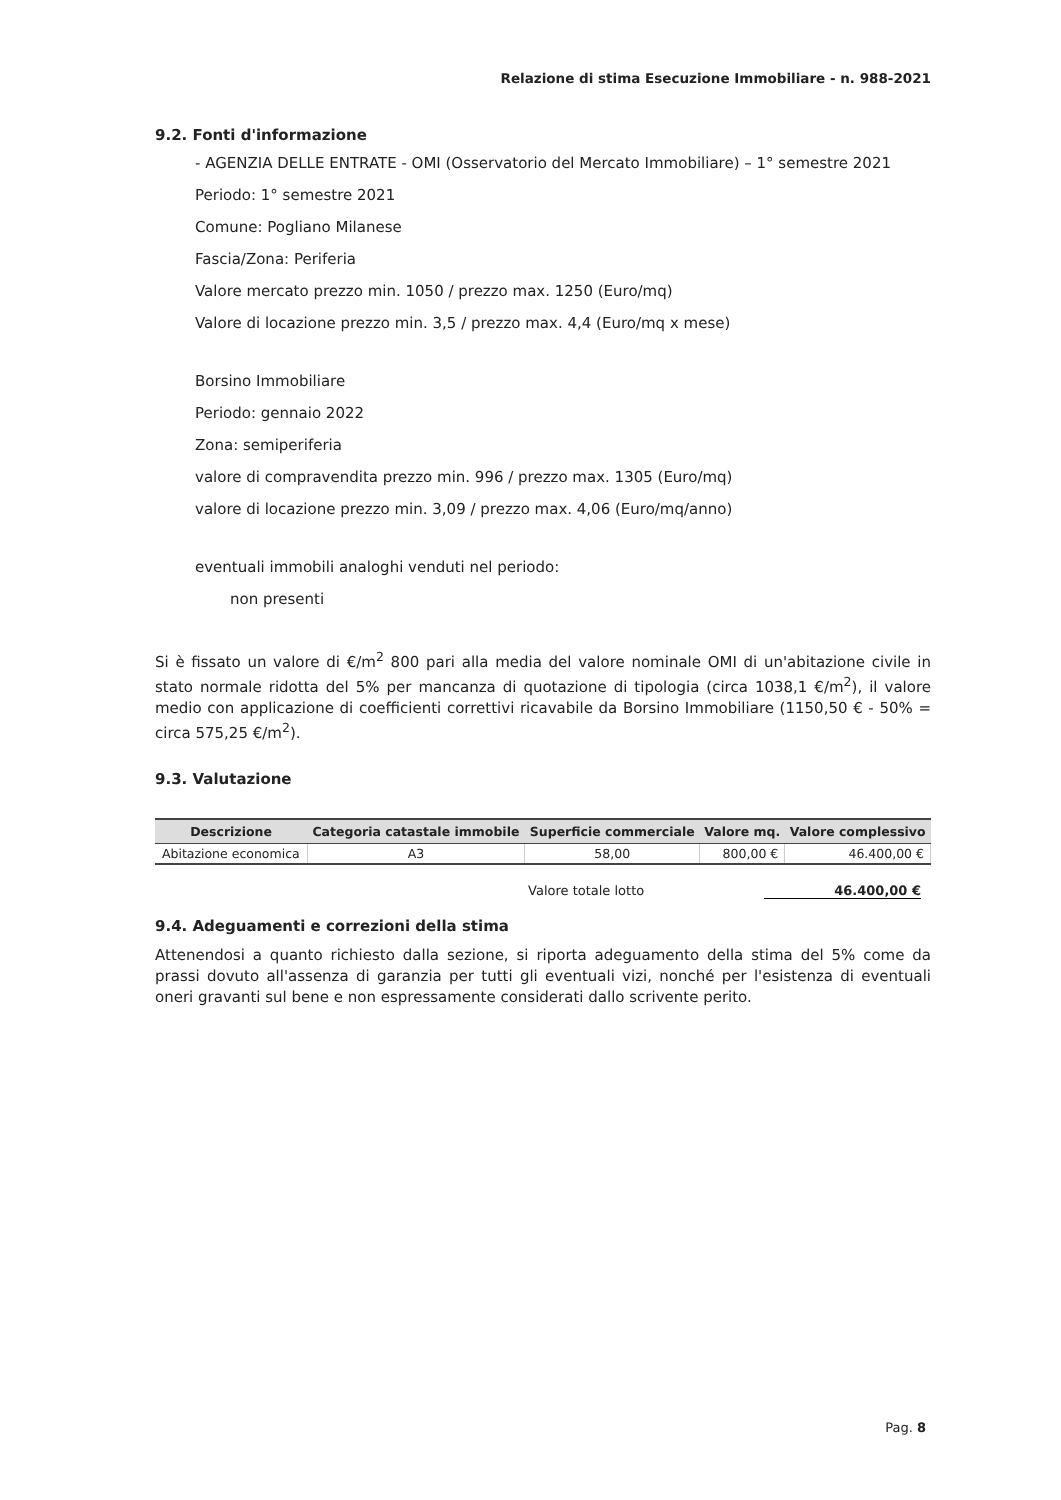Relazione di stima Esecuzione Immobiliare - n. 988-2021
9.2. Fonti d'informazione
- AGENZIA DELLE ENTRATE - OMI (Osservatorio del Mercato Immobiliare) – 1° semestre 2021
Periodo: 1° semestre 2021
Comune: Pogliano Milanese
Fascia/Zona: Periferia
Valore mercato prezzo min. 1050 / prezzo max. 1250 (Euro/mq)
Valore di locazione prezzo min. 3,5 / prezzo max. 4,4 (Euro/mq x mese)
Borsino Immobiliare
Periodo: gennaio 2022
Zona: semiperiferia
valore di compravendita prezzo min. 996 / prezzo max. 1305 (Euro/mq)
valore di locazione prezzo min. 3,09 / prezzo max. 4,06 (Euro/mq/anno)
eventuali immobili analoghi venduti nel periodo:
non presenti
Si è fissato un valore di €/m<sup>2</sup> 800 pari alla media del valore nominale OMI di un'abitazione civile in stato normale ridotta del 5% per mancanza di quotazione di tipologia (circa 1038,1 €/m<sup>2</sup>), il valore medio con applicazione di coefficienti correttivi ricavabile da Borsino Immobiliare (1150,50 € - 50% = circa 575,25 €/m<sup>2</sup>).
9.3. Valutazione
| Descrizione | Categoria catastale immobile | Superficie commerciale | Valore mq. | Valore complessivo |
| --- | --- | --- | --- | --- |
| Abitazione economica | A3 | 58,00 | 800,00 € | 46.400,00 € |
Valore totale lotto 46.400,00 €
9.4. Adeguamenti e correzioni della stima
Attenendosi a quanto richiesto dalla sezione, si riporta adeguamento della stima del 5% come da prassi dovuto all'assenza di garanzia per tutti gli eventuali vizi, nonché per l'esistenza di eventuali oneri gravanti sul bene e non espressamente considerati dallo scrivente perito.
Pag. 8